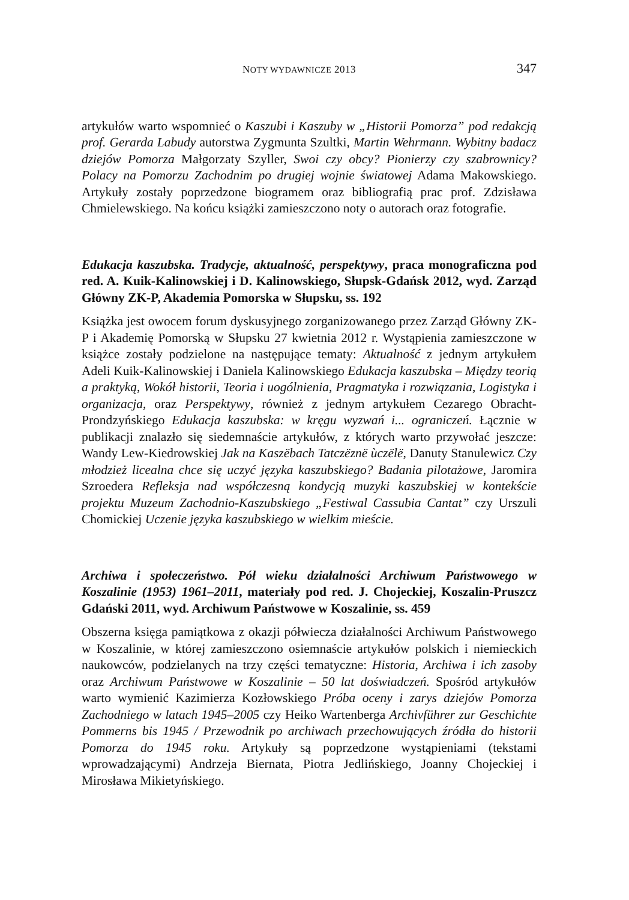NOTY WYDAWNICZE 2013 347
artykułów warto wspomnieć o Kaszubi i Kaszuby w „Historii Pomorza” pod redakcją prof. Gerarda Labudy autorstwa Zygmunta Szultki, Martin Wehrmann. Wybitny badacz dziejów Pomorza Małgorzaty Szyller, Swoi czy obcy? Pionierzy czy szabrownicy? Polacy na Pomorzu Zachodnim po drugiej wojnie światowej Adama Makowskiego. Artykuły zostały poprzedzone biogramem oraz bibliografią prac prof. Zdzisława Chmielewskiego. Na końcu książki zamieszczono noty o autorach oraz fotografie.
Edukacja kaszubska. Tradycje, aktualność, perspektywy, praca monograficzna pod red. A. Kuik-Kalinowskiej i D. Kalinowskiego, Słupsk-Gdańsk 2012, wyd. Zarząd Główny ZK-P, Akademia Pomorska w Słupsku, ss. 192
Książka jest owocem forum dyskusyjnego zorganizowanego przez Zarząd Główny ZK-P i Akademię Pomorską w Słupsku 27 kwietnia 2012 r. Wystąpienia zamieszczone w książce zostały podzielone na następujące tematy: Aktualność z jednym artykułem Adeli Kuik-Kalinowskiej i Daniela Kalinowskiego Edukacja kaszubska – Między teorią a praktyką, Wokół historii, Teoria i uogólnienia, Pragmatyka i rozwiązania, Logistyka i organizacja, oraz Perspektywy, również z jednym artykułem Cezarego Obracht-Prondzyńskiego Edukacja kaszubska: w kręgu wyzwań i... ograniczeń. Łącznie w publikacji znalazło się siedemnaście artykułów, z których warto przywołać jeszcze: Wandy Lew-Kiedrowskiej Jak na Kaszëbach Tatczëznë ùczëlë, Danuty Stanulewicz Czy młodzież licealna chce się uczyć języka kaszubskiego? Badania pilotażowe, Jaromira Szroedera Refleksja nad współczesną kondycją muzyki kaszubskiej w kontekście projektu Muzeum Zachodnio-Kaszubskiego „Festiwal Cassubia Cantat” czy Urszuli Chomickiej Uczenie języka kaszubskiego w wielkim mieście.
Archiwa i społeczeństwo. Pół wieku działalności Archiwum Państwowego w Koszalinie (1953) 1961–2011, materiały pod red. J. Chojeckiej, Koszalin-Pruszcz Gdański 2011, wyd. Archiwum Państwowe w Koszalinie, ss. 459
Obszerna księga pamiątkowa z okazji półwiecza działalności Archiwum Państwowego w Koszalinie, w której zamieszczono osiemnaście artykułów polskich i niemieckich naukowców, podzielanych na trzy części tematyczne: Historia, Archiwa i ich zasoby oraz Archiwum Państwowe w Koszalinie – 50 lat doświadczeń. Spośród artykułów warto wymienić Kazimierza Kozłowskiego Próba oceny i zarys dziejów Pomorza Zachodniego w latach 1945–2005 czy Heiko Wartenberga Archivführer zur Geschichte Pommerns bis 1945 / Przewodnik po archiwach przechowujących źródła do historii Pomorza do 1945 roku. Artykuły są poprzedzone wystąpieniami (tekstami wprowadzającymi) Andrzeja Biernata, Piotra Jedlińskiego, Joanny Chojeckiej i Mirosława Mikietyńskiego.